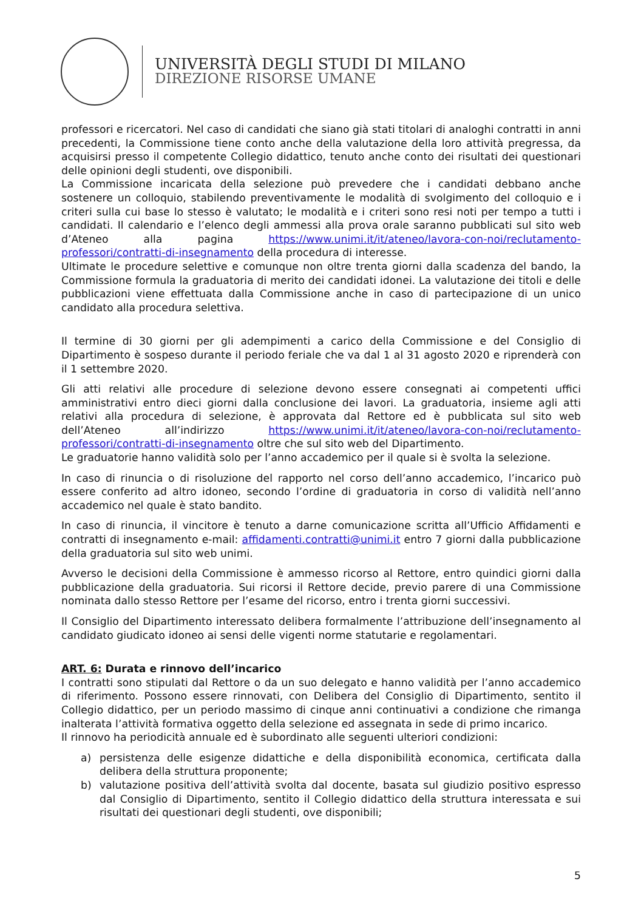UNIVERSITÀ DEGLI STUDI DI MILANO
DIREZIONE RISORSE UMANE
professori e ricercatori. Nel caso di candidati che siano già stati titolari di analoghi contratti in anni precedenti, la Commissione tiene conto anche della valutazione della loro attività pregressa, da acquisirsi presso il competente Collegio didattico, tenuto anche conto dei risultati dei questionari delle opinioni degli studenti, ove disponibili.
La Commissione incaricata della selezione può prevedere che i candidati debbano anche sostenere un colloquio, stabilendo preventivamente le modalità di svolgimento del colloquio e i criteri sulla cui base lo stesso è valutato; le modalità e i criteri sono resi noti per tempo a tutti i candidati. Il calendario e l’elenco degli ammessi alla prova orale saranno pubblicati sul sito web d’Ateneo alla pagina https://www.unimi.it/it/ateneo/lavora-con-noi/reclutamento-professori/contratti-di-insegnamento della procedura di interesse.
Ultimate le procedure selettive e comunque non oltre trenta giorni dalla scadenza del bando, la Commissione formula la graduatoria di merito dei candidati idonei. La valutazione dei titoli e delle pubblicazioni viene effettuata dalla Commissione anche in caso di partecipazione di un unico candidato alla procedura selettiva.
Il termine di 30 giorni per gli adempimenti a carico della Commissione e del Consiglio di Dipartimento è sospeso durante il periodo feriale che va dal 1 al 31 agosto 2020 e riprenderà con il 1 settembre 2020.
Gli atti relativi alle procedure di selezione devono essere consegnati ai competenti uffici amministrativi entro dieci giorni dalla conclusione dei lavori. La graduatoria, insieme agli atti relativi alla procedura di selezione, è approvata dal Rettore ed è pubblicata sul sito web dell’Ateneo all’indirizzo https://www.unimi.it/it/ateneo/lavora-con-noi/reclutamento-professori/contratti-di-insegnamento oltre che sul sito web del Dipartimento.
Le graduatorie hanno validità solo per l’anno accademico per il quale si è svolta la selezione.
In caso di rinuncia o di risoluzione del rapporto nel corso dell’anno accademico, l’incarico può essere conferito ad altro idoneo, secondo l’ordine di graduatoria in corso di validità nell’anno accademico nel quale è stato bandito.
In caso di rinuncia, il vincitore è tenuto a darne comunicazione scritta all’Ufficio Affidamenti e contratti di insegnamento e-mail: affidamenti.contratti@unimi.it entro 7 giorni dalla pubblicazione della graduatoria sul sito web unimi.
Avverso le decisioni della Commissione è ammesso ricorso al Rettore, entro quindici giorni dalla pubblicazione della graduatoria. Sui ricorsi il Rettore decide, previo parere di una Commissione nominata dallo stesso Rettore per l’esame del ricorso, entro i trenta giorni successivi.
Il Consiglio del Dipartimento interessato delibera formalmente l’attribuzione dell’insegnamento al candidato giudicato idoneo ai sensi delle vigenti norme statutarie e regolamentari.
ART. 6: Durata e rinnovo dell’incarico
I contratti sono stipulati dal Rettore o da un suo delegato e hanno validità per l’anno accademico di riferimento. Possono essere rinnovati, con Delibera del Consiglio di Dipartimento, sentito il Collegio didattico, per un periodo massimo di cinque anni continuativi a condizione che rimanga inalterata l’attività formativa oggetto della selezione ed assegnata in sede di primo incarico.
Il rinnovo ha periodicità annuale ed è subordinato alle seguenti ulteriori condizioni:
a) persistenza delle esigenze didattiche e della disponibilità economica, certificata dalla delibera della struttura proponente;
b) valutazione positiva dell’attività svolta dal docente, basata sul giudizio positivo espresso dal Consiglio di Dipartimento, sentito il Collegio didattico della struttura interessata e sui risultati dei questionari degli studenti, ove disponibili;
5